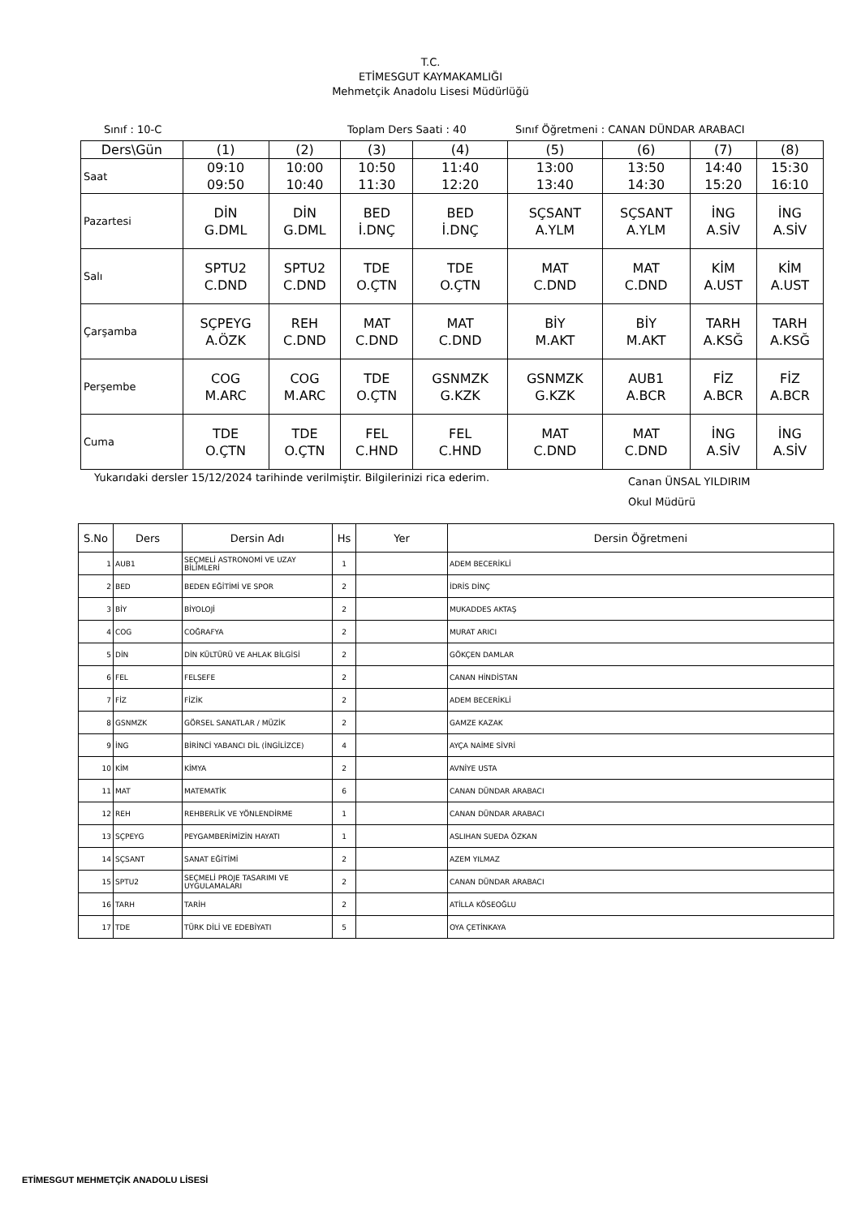T.C.
ETİMESGUT KAYMAKAMLIĞI
Mehmetçik Anadolu Lisesi Müdürlüğü
Sınıf : 10-C Toplam Ders Saati : 40 Sınıf Öğretmeni : CANAN DÜNDAR ARABACI
| Ders\Gün | (1) | (2) | (3) | (4) | (5) | (6) | (7) | (8) |
| Saat | 09:10 09:50 | 10:00 10:40 | 10:50 11:30 | 11:40 12:20 | 13:00 13:40 | 13:50 14:30 | 14:40 15:20 | 15:30 16:10 |
| Pazartesi | DİN G.DML | DİN G.DML | BED İ.DNÇ | BED İ.DNÇ | SÇSANT A.YLM | SÇSANT A.YLM | İNG A.SİV | İNG A.SİV |
| Salı | SPTU2 C.DND | SPTU2 C.DND | TDE O.ÇTN | TDE O.ÇTN | MAT C.DND | MAT C.DND | KİM A.UST | KİM A.UST |
| Çarşamba | SÇPEYG A.ÖZK | REH C.DND | MAT C.DND | MAT C.DND | BİY M.AKT | BİY M.AKT | TARH A.KSĞ | TARH A.KSĞ |
| Perşembe | COG M.ARC | COG M.ARC | TDE O.ÇTN | GSNMZK G.KZK | GSNMZK G.KZK | AUB1 A.BCR | FİZ A.BCR | FİZ A.BCR |
| Cuma | TDE O.ÇTN | TDE O.ÇTN | FEL C.HND | FEL C.HND | MAT C.DND | MAT C.DND | İNG A.SİV | İNG A.SİV |
Yukarıdaki dersler 15/12/2024 tarihinde verilmiştir. Bilgilerinizi rica ederim. Canan ÜNSAL YILDIRIM
Okul Müdürü
| S.No | Ders | Dersin Adı | Hs | Yer | Dersin Öğretmeni |
| --- | --- | --- | --- | --- | --- |
| 1 | AUB1 | SEÇMELİ ASTRONOMİ VE UZAY BİLİMLERİ | 1 | | ADEM BECERİKLİ |
| 2 | BED | BEDEN EĞİTİMİ VE SPOR | 2 | | İDRİS DİNÇ |
| 3 | BİY | BİYOLOJİ | 2 | | MUKADDES AKTAŞ |
| 4 | COG | COĞRAFYA | 2 | | MURAT ARICI |
| 5 | DİN | DİN KÜLTÜRÜ VE AHLAK BİLGİSİ | 2 | | GÖKÇEN DAMLAR |
| 6 | FEL | FELSEFE | 2 | | CANAN HİNDİSTAN |
| 7 | FİZ | FİZİK | 2 | | ADEM BECERİKLİ |
| 8 | GSNMZK | GÖRSEL SANATLAR / MÜZİK | 2 | | GAMZE KAZAK |
| 9 | İNG | BİRİNCİ YABANCI DİL (İNGİLİZCE) | 4 | | AYÇA NAİME SİVRİ |
| 10 | KİM | KİMYA | 2 | | AVNİYE USTA |
| 11 | MAT | MATEMATİK | 6 | | CANAN DÜNDAR ARABACI |
| 12 | REH | REHBERLİK VE YÖNLENDİRME | 1 | | CANAN DÜNDAR ARABACI |
| 13 | SÇPEYG | PEYGAMBERİMİZİN HAYATI | 1 | | ASLIHAN SUEDA ÖZKAN |
| 14 | SÇSANT | SANAT EĞİTİMİ | 2 | | AZEM YILMAZ |
| 15 | SPTU2 | SEÇMELİ PROJE TASARIMI VE UYGULAMALARI | 2 | | CANAN DÜNDAR ARABACI |
| 16 | TARH | TARİH | 2 | | ATİLLA KÖSEOĞLU |
| 17 | TDE | TÜRK DİLİ VE EDEBİYATI | 5 | | OYA ÇETİNKAYA |
ETİMESGUT MEHMETÇİK ANADOLU LİSESİ